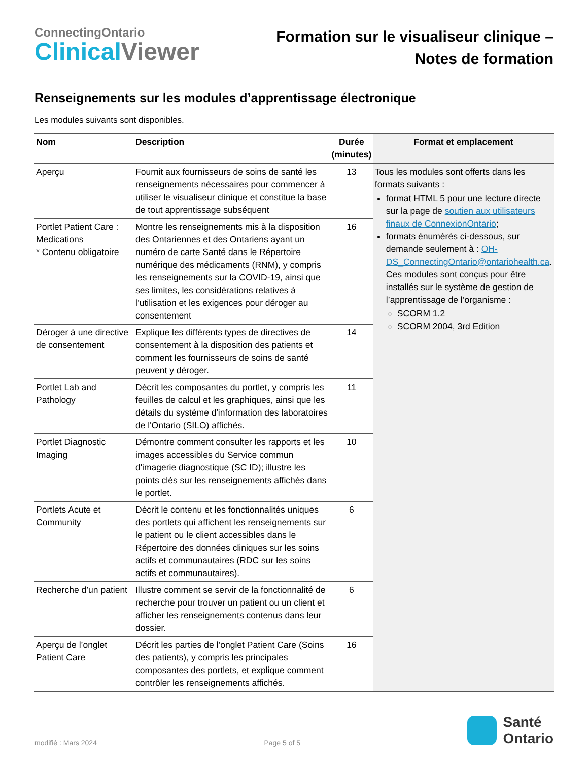ConnectingOntario
ClinicalViewer
Formation sur le visualiseur clinique –
Notes de formation
Renseignements sur les modules d’apprentissage électronique
Les modules suivants sont disponibles.
| Nom | Description | Durée (minutes) | Format et emplacement |
| --- | --- | --- | --- |
| Aperçu | Fournit aux fournisseurs de soins de santé les renseignements nécessaires pour commencer à utiliser le visualiseur clinique et constitue la base de tout apprentissage subséquent | 13 | Tous les modules sont offerts dans les formats suivants : format HTML 5 pour une lecture directe sur la page de soutien aux utilisateurs finaux de ConnexionOntario ; formats énumérés ci-dessous, sur demande seulement à : OH-DS_ConnectingOntario@ontariohealth.ca . Ces modules sont conçus pour être installés sur le système de gestion de l’apprentissage de l’organisme : SCORM 1.2 SCORM 2004, 3rd Edition |
| Portlet Patient Care : Medications * Contenu obligatoire | Montre les renseignements mis à la disposition des Ontariennes et des Ontariens ayant un numéro de carte Santé dans le Répertoire numérique des médicaments (RNM), y compris les renseignements sur la COVID-19, ainsi que ses limites, les considérations relatives à l’utilisation et les exigences pour déroger au consentement | 16 | |
| Déroger à une directive de consentement | Explique les différents types de directives de consentement à la disposition des patients et comment les fournisseurs de soins de santé peuvent y déroger. | 14 | |
| Portlet Lab and Pathology | Décrit les composantes du portlet, y compris les feuilles de calcul et les graphiques, ainsi que les détails du système d'information des laboratoires de l'Ontario (SILO) affichés. | 11 | |
| Portlet Diagnostic Imaging | Démontre comment consulter les rapports et les images accessibles du Service commun d'imagerie diagnostique (SC ID); illustre les points clés sur les renseignements affichés dans le portlet. | 10 | |
| Portlets Acute et Community | Décrit le contenu et les fonctionnalités uniques des portlets qui affichent les renseignements sur le patient ou le client accessibles dans le Répertoire des données cliniques sur les soins actifs et communautaires (RDC sur les soins actifs et communautaires). | 6 | |
| Recherche d’un patient | Illustre comment se servir de la fonctionnalité de recherche pour trouver un patient ou un client et afficher les renseignements contenus dans leur dossier. | 6 | |
| Aperçu de l’onglet Patient Care | Décrit les parties de l’onglet Patient Care (Soins des patients), y compris les principales composantes des portlets, et explique comment contrôler les renseignements affichés. | 16 | |
modifié : Mars 2024
Page 5 of 5
Santé
Ontario